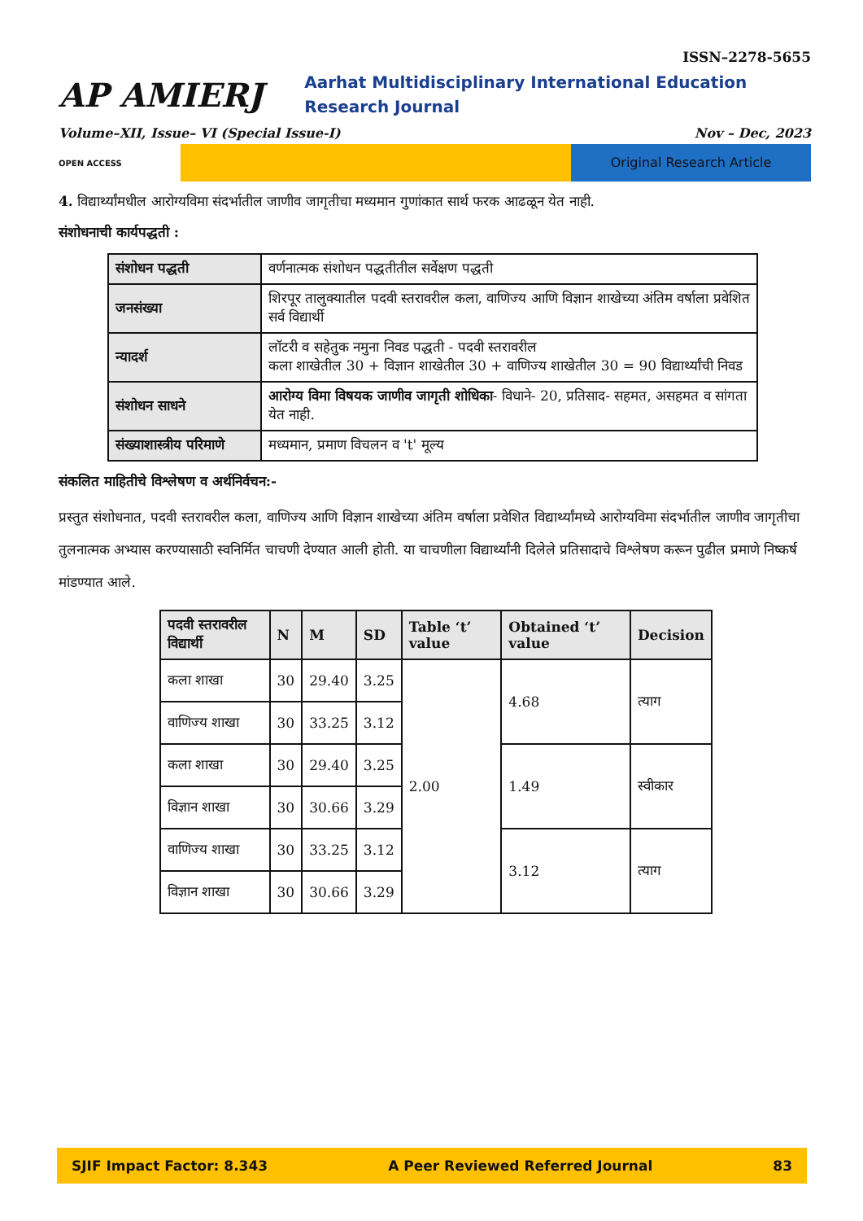ISSN–2278-5655
AP AMIERJ
Aarhat Multidisciplinary International Education Research Journal
Volume–XII, Issue– VI (Special Issue-I) Nov – Dec, 2023
OPEN ACCESS
Original Research Article
4. विद्यार्थ्यांमधील आरोग्यविमा संदर्भातील जाणीव जागृतीचा मध्यमान गुणांकात सार्थ फरक आढळून येत नाही.
संशोधनाची कार्यपद्धती :
| संशोधन पद्धती | वर्णनात्मक संशोधन पद्धतीतील सर्वेक्षण पद्धती |
| जनसंख्या | शिरपूर तालुक्यातील पदवी स्तरावरील कला, वाणिज्य आणि विज्ञान शाखेच्या अंतिम वर्षाला प्रवेशित सर्व विद्यार्थी |
| न्यादर्श | लॉटरी व सहेतुक नमुना निवड पद्धती - पदवी स्तरावरील कला शाखेतील 30 + विज्ञान शाखेतील 30 + वाणिज्य शाखेतील 30 = 90 विद्यार्थ्यांची निवड |
| संशोधन साधने | आरोग्य विमा विषयक जाणीव जागृती शोधिका - विधाने- 20, प्रतिसाद- सहमत, असहमत व सांगता येत नाही. |
| संख्याशास्त्रीय परिमाणे | मध्यमान, प्रमाण विचलन व 't' मूल्य |
संकलित माहितीचे विश्लेषण व अर्थनिर्वचन:-
प्रस्तुत संशोधनात, पदवी स्तरावरील कला, वाणिज्य आणि विज्ञान शाखेच्या अंतिम वर्षाला प्रवेशित विद्यार्थ्यांमध्ये आरोग्यविमा संदर्भातील जाणीव जागृतीचा तुलनात्मक अभ्यास करण्यासाठी स्वनिर्मित चाचणी देण्यात आली होती. या चाचणीला विद्यार्थ्यांनी दिलेले प्रतिसादाचे विश्लेषण करून पुढील प्रमाणे निष्कर्ष मांडण्यात आले.
| पदवी स्तरावरील विद्यार्थी | N | M | SD | Table ‘t’ value | Obtained ‘t’ value | Decision |
| --- | --- | --- | --- | --- | --- | --- |
| कला शाखा | 30 | 29.40 | 3.25 | 2.00 | 4.68 | त्याग |
| वाणिज्य शाखा | 30 | 33.25 | 3.12 | | | |
| कला शाखा | 30 | 29.40 | 3.25 | | 1.49 | स्वीकार |
| विज्ञान शाखा | 30 | 30.66 | 3.29 | | | |
| वाणिज्य शाखा | 30 | 33.25 | 3.12 | | 3.12 | त्याग |
| विज्ञान शाखा | 30 | 30.66 | 3.29 | | | |
SJIF Impact Factor: 8.343 A Peer Reviewed Referred Journal 83